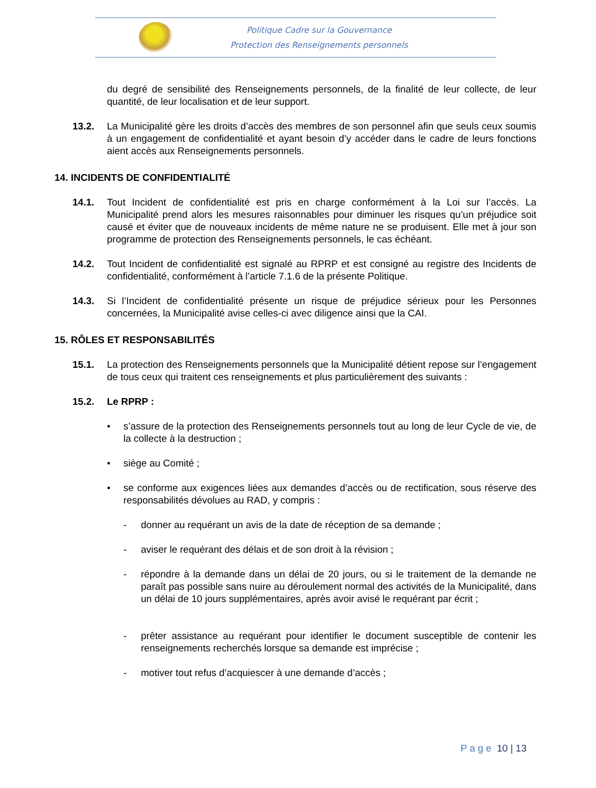Politique Cadre sur la Gouvernance
Protection des Renseignements personnels
du degré de sensibilité des Renseignements personnels, de la finalité de leur collecte, de leur quantité, de leur localisation et de leur support.
13.2. La Municipalité gère les droits d’accès des membres de son personnel afin que seuls ceux soumis à un engagement de confidentialité et ayant besoin d’y accéder dans le cadre de leurs fonctions aient accès aux Renseignements personnels.
14. INCIDENTS DE CONFIDENTIALITÉ
14.1. Tout Incident de confidentialité est pris en charge conformément à la Loi sur l’accès. La Municipalité prend alors les mesures raisonnables pour diminuer les risques qu’un préjudice soit causé et éviter que de nouveaux incidents de même nature ne se produisent. Elle met à jour son programme de protection des Renseignements personnels, le cas échéant.
14.2. Tout Incident de confidentialité est signalé au RPRP et est consigné au registre des Incidents de confidentialité, conformément à l’article 7.1.6 de la présente Politique.
14.3. Si l’Incident de confidentialité présente un risque de préjudice sérieux pour les Personnes concernées, la Municipalité avise celles-ci avec diligence ainsi que la CAI.
15. RÔLES ET RESPONSABILITÉS
15.1. La protection des Renseignements personnels que la Municipalité détient repose sur l’engagement de tous ceux qui traitent ces renseignements et plus particulièrement des suivants :
15.2. Le RPRP :
• s’assure de la protection des Renseignements personnels tout au long de leur Cycle de vie, de la collecte à la destruction ;
• siège au Comité ;
• se conforme aux exigences liées aux demandes d’accès ou de rectification, sous réserve des responsabilités dévolues au RAD, y compris :
- donner au requérant un avis de la date de réception de sa demande ;
- aviser le requérant des délais et de son droit à la révision ;
- répondre à la demande dans un délai de 20 jours, ou si le traitement de la demande ne paraît pas possible sans nuire au déroulement normal des activités de la Municipalité, dans un délai de 10 jours supplémentaires, après avoir avisé le requérant par écrit ;
- prêter assistance au requérant pour identifier le document susceptible de contenir les renseignements recherchés lorsque sa demande est imprécise ;
- motiver tout refus d’acquiescer à une demande d’accès ;
P a g e 10 | 13